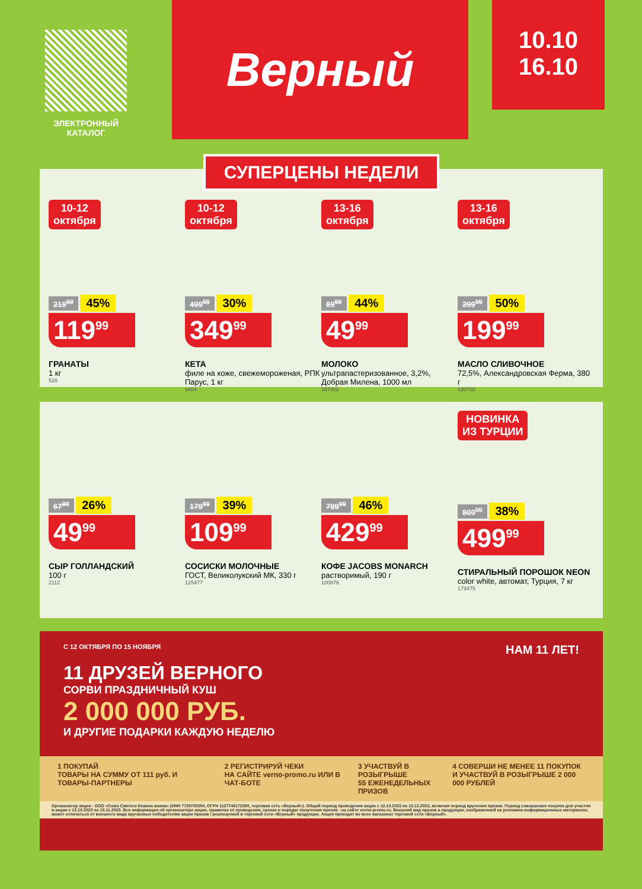ЭЛЕКТРОННЫЙ
КАТАЛОГ
Верный
10.10
16.10
СУПЕРЦЕНЫ НЕДЕЛИ
10-12
октября
219<sup>99</sup> 45%
119<sup>99</sup>
ГРАНАТЫ
1 кг
528
10-12
октября
499<sup>99</sup> 30%
349<sup>99</sup>
КЕТА
филе на коже, свежемороженая, РПК Парус, 1 кг
6404
13-16
октября
89<sup>99</sup> 44%
49<sup>99</sup>
МОЛОКО
ультрапастеризованное, 3,2%, Добрая Милена, 1000 мл
167002
13-16
октября
399<sup>99</sup> 50%
199<sup>99</sup>
МАСЛО СЛИВОЧНОЕ
72,5%, Александровская Ферма, 380 г
180760
67<sup>99</sup> 26%
49<sup>99</sup>
СЫР ГОЛЛАНДСКИЙ
100 г
2112
179<sup>99</sup> 39%
109<sup>99</sup>
СОСИСКИ МОЛОЧНЫЕ
ГОСТ, Великолукский МК, 330 г
125477
799<sup>99</sup> 46%
429<sup>99</sup>
КОФЕ JACOBS MONARCH
растворимый, 190 г
100876
НОВИНКА
ИЗ ТУРЦИИ
800<sup>00</sup> 38%
499<sup>99</sup>
СТИРАЛЬНЫЙ ПОРОШОК NEON
color white, автомат, Турция, 7 кг
179475
С 12 ОКТЯБРЯ ПО 15 НОЯБРЯ НАМ 11 ЛЕТ!
11 ДРУЗЕЙ ВЕРНОГО
СОРВИ ПРАЗДНИЧНЫЙ КУШ
2 000 000 РУБ.
И ДРУГИЕ ПОДАРКИ КАЖДУЮ НЕДЕЛЮ
1 ПОКУПАЙ
ТОВАРЫ НА СУММУ ОТ 111 руб. И ТОВАРЫ-ПАРТНЕРЫ
2 РЕГИСТРИРУЙ ЧЕКИ
НА САЙТЕ verno-promo.ru ИЛИ В ЧАТ-БОТЕ
3 УЧАСТВУЙ В РОЗЫГРЫШЕ
55 ЕЖЕНЕДЕЛЬНЫХ ПРИЗОВ
4 СОВЕРШИ НЕ МЕНЕЕ 11 ПОКУПОК
И УЧАСТВУЙ В РОЗЫГРЫШЕ 2 000 000 РУБЛЕЙ
Организатор акции - ООО «Союз Святого Иоанна воина» (ИНН 7729705354, ОГРН 1127746172080, торговая сеть «Верный»). Общий период проведения акции с 12.10.2023 по 15.12.2023, включая период вручения призов. Период совершения покупок для участия в акции с 12.10.2023 по 15.11.2023. Вся информация об организаторе акции, правилах её проведения, сроках и порядке получения призов - на сайте verno-promo.ru. Внешний вид призов и продукции, изображенной на рекламно-информационных материалах, может отличаться от внешнего вида вручаемых победителям акции призов / реализуемой в торговой сети «Верный» продукции. Акция проходит во всех магазинах торговой сети «Верный».